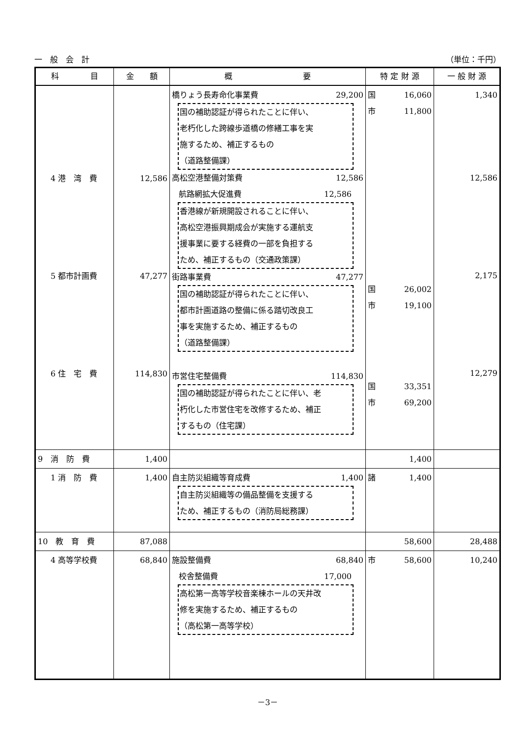一　般　会　計 （単位：千円）
| 科 目 | 金 額 | 概 要 | 特 定 財 源 | 一 般 財 源 |
| --- | --- | --- | --- | --- |
| 4 港 湾 費 5 都市計画費 6 住 宅 費 | 12,586 47,277 114,830 | 橋りょう長寿命化事業費 29,200 国の補助認証が得られたことに伴い、 老朽化した跨線歩道橋の修繕工事を実 施するため、補正するもの （道路整備課） 高松空港整備対策費 12,586 航路網拡大促進費 12,586 香港線が新規開設されることに伴い、 高松空港振興期成会が実施する運航支 援事業に要する経費の一部を負担する ため、補正するもの（交通政策課） 街路事業費 47,277 国の補助認証が得られたことに伴い、 都市計画道路の整備に係る踏切改良工 事を実施するため、補正するもの （道路整備課） 市営住宅整備費 114,830 国の補助認証が得られたことに伴い、老 朽化した市営住宅を改修するため、補正 するもの（住宅課） | 国 16,060 市 11,800 国 26,002 市 19,100 国 33,351 市 69,200 | 1,340 12,586 2,175 12,279 |
| 9 消 防 費 | 1,400 | | 1,400 | |
| 1 消 防 費 | 1,400 | 自主防災組織等育成費 1,400 自主防災組織等の備品整備を支援する ため、補正するもの（消防局総務課） | 諸 1,400 | |
| 10 教 育 費 | 87,088 | | 58,600 | 28,488 |
| 4 高等学校費 | 68,840 | 施設整備費 68,840 校舎整備費 17,000 高松第一高等学校音楽棟ホールの天井改 修を実施するため、補正するもの （高松第一高等学校） | 市 58,600 | 10,240 |
－3－